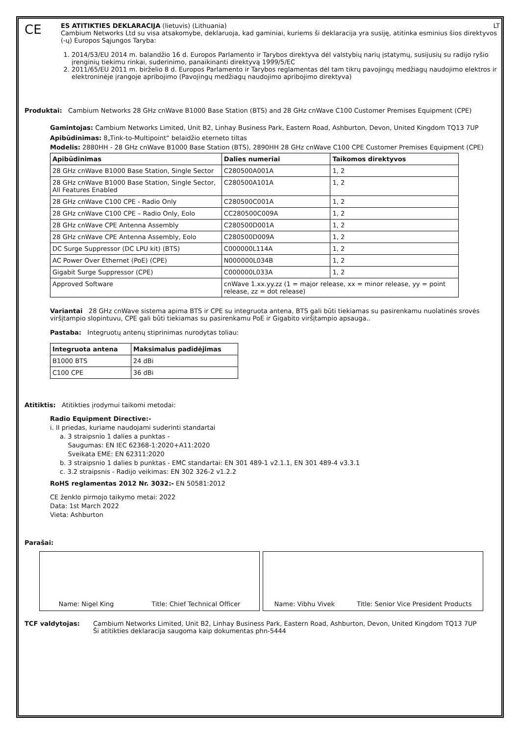CE
ES ATITIKTIES DEKLARACIJA (lietuvis) (Lithuania) LT
Cambium Networks Ltd su visa atsakomybe, deklaruoja, kad gaminiai, kuriems ši deklaracija yra susiję, atitinka esminius šios direktyvos (-ų) Europos Sąjungos Taryba:
1. 2014/53/EU 2014 m. balandžio 16 d. Europos Parlamento ir Tarybos direktyva dėl valstybių narių įstatymų, susijusių su radijo ryšio įrenginių tiekimu rinkai, suderinimo, panaikinanti direktyvą 1999/5/EC
2. 2011/65/EU 2011 m. birželio 8 d. Europos Parlamento ir Tarybos reglamentas dėl tam tikrų pavojingų medžiagų naudojimo elektros ir elektroninėje įrangoje apribojimo (Pavojingų medžiagų naudojimo apribojimo direktyva)
Produktai: Cambium Networks 28 GHz cnWave B1000 Base Station (BTS) and 28 GHz cnWave C100 Customer Premises Equipment (CPE)
Gamintojas: Cambium Networks Limited, Unit B2, Linhay Business Park, Eastern Road, Ashburton, Devon, United Kingdom TQ13 7UP
Apibūdinimas: 8„Tink-to-Multipoint“ belaidžio eterneto tiltas
Modelis: 2880HH - 28 GHz cnWave B1000 Base Station (BTS), 2890HH 28 GHz cnWave C100 CPE Customer Premises Equipment (CPE)
| Apibūdinimas | Dalies numeriai | Taikomos direktyvos |
| --- | --- | --- |
| 28 GHz cnWave B1000 Base Station, Single Sector | C280500A001A | 1, 2 |
| 28 GHz cnWave B1000 Base Station, Single Sector, All Features Enabled | C280500A101A | 1, 2 |
| 28 GHz cnWave C100 CPE - Radio Only | C280500C001A | 1, 2 |
| 28 GHz cnWave C100 CPE – Radio Only, Eolo | CC280500C009A | 1, 2 |
| 28 GHz cnWave CPE Antenna Assembly | C280500D001A | 1, 2 |
| 28 GHz cnWave CPE Antenna Assembly, Eolo | C280500D009A | 1, 2 |
| DC Surge Suppressor (DC LPU kit) (BTS) | C000000L114A | 1, 2 |
| AC Power Over Ethernet (PoE) (CPE) | N000000L034B | 1, 2 |
| Gigabit Surge Suppressor (CPE) | C000000L033A | 1, 2 |
| Approved Software | cnWave 1.xx.yy.zz (1 = major release, xx = minor release, yy = point release, zz = dot release) | |
Variantai 28 GHz cnWave sistema apima BTS ir CPE su integruota antena, BTS gali būti tiekiamas su pasirenkamu nuolatinės srovės viršįtampio slopintuvu, CPE gali būti tiekiamas su pasirenkamu PoE ir Gigabito viršįtampio apsauga..
Pastaba: Integruotų antenų stiprinimas nurodytas toliau:
| Integruota antena | Maksimalus padidėjimas |
| --- | --- |
| B1000 BTS | 24 dBi |
| C100 CPE | 36 dBi |
Atitiktis: Atitikties įrodymui taikomi metodai:
Radio Equipment Directive:-
i. II priedas, kuriame naudojami suderinti standartai
a. 3 straipsnio 1 dalies a punktas -
Saugumas: EN IEC 62368-1:2020+A11:2020
Sveikata EME: EN 62311:2020
b. 3 straipsnio 1 dalies b punktas - EMC standartai: EN 301 489-1 v2.1.1, EN 301 489-4 v3.3.1
c. 3.2 straipsnis - Radijo veikimas: EN 302 326-2 v1.2.2
RoHS reglamentas 2012 Nr. 3032:- EN 50581:2012
CE ženklo pirmojo taikymo metai: 2022
Data: 1st March 2022
Vieta: Ashburton
Parašai:
Name: Nigel King Title: Chief Technical Officer Name: Vibhu Vivek Title: Senior Vice President Products
TCF valdytojas: Cambium Networks Limited, Unit B2, Linhay Business Park, Eastern Road, Ashburton, Devon, United Kingdom TQ13 7UP
Ši atitikties deklaracija saugoma kaip dokumentas phn-5444